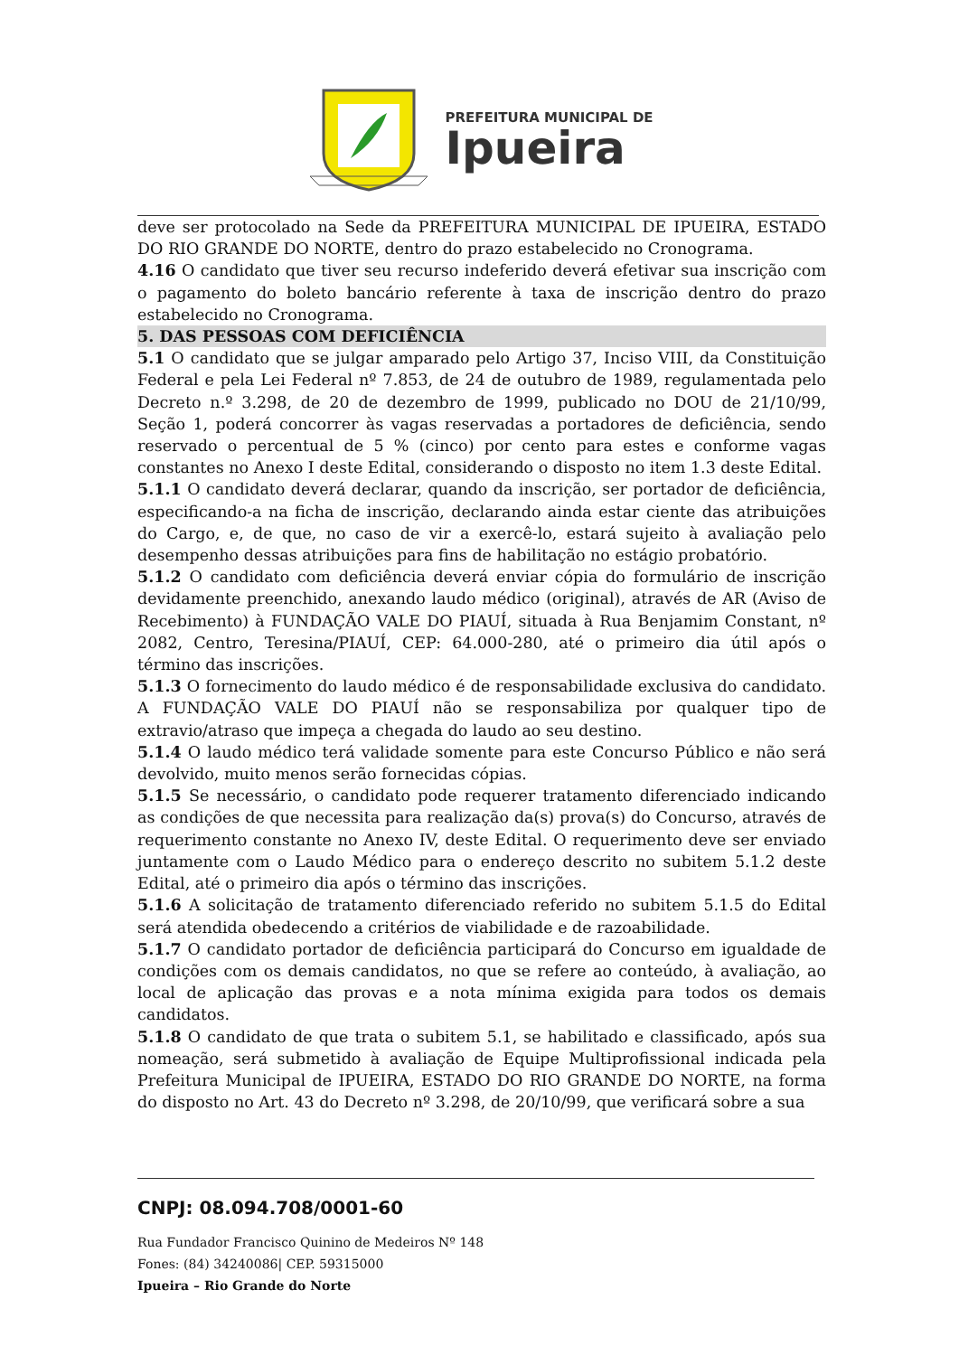PREFEITURA MUNICIPAL DE
Ipueira
deve ser protocolado na Sede da PREFEITURA MUNICIPAL DE IPUEIRA, ESTADO DO RIO GRANDE DO NORTE, dentro do prazo estabelecido no Cronograma.
4.16 O candidato que tiver seu recurso indeferido deverá efetivar sua inscrição com o pagamento do boleto bancário referente à taxa de inscrição dentro do prazo estabelecido no Cronograma.
5. DAS PESSOAS COM DEFICIÊNCIA
5.1 O candidato que se julgar amparado pelo Artigo 37, Inciso VIII, da Constituição Federal e pela Lei Federal nº 7.853, de 24 de outubro de 1989, regulamentada pelo Decreto n.º 3.298, de 20 de dezembro de 1999, publicado no DOU de 21/10/99, Seção 1, poderá concorrer às vagas reservadas a portadores de deficiência, sendo reservado o percentual de 5 % (cinco) por cento para estes e conforme vagas constantes no Anexo I deste Edital, considerando o disposto no item 1.3 deste Edital.
5.1.1 O candidato deverá declarar, quando da inscrição, ser portador de deficiência, especificando-a na ficha de inscrição, declarando ainda estar ciente das atribuições do Cargo, e, de que, no caso de vir a exercê-lo, estará sujeito à avaliação pelo desempenho dessas atribuições para fins de habilitação no estágio probatório.
5.1.2 O candidato com deficiência deverá enviar cópia do formulário de inscrição devidamente preenchido, anexando laudo médico (original), através de AR (Aviso de Recebimento) à FUNDAÇÃO VALE DO PIAUÍ, situada à Rua Benjamim Constant, nº 2082, Centro, Teresina/PIAUÍ, CEP: 64.000-280, até o primeiro dia útil após o término das inscrições.
5.1.3 O fornecimento do laudo médico é de responsabilidade exclusiva do candidato. A FUNDAÇÃO VALE DO PIAUÍ não se responsabiliza por qualquer tipo de extravio/atraso que impeça a chegada do laudo ao seu destino.
5.1.4 O laudo médico terá validade somente para este Concurso Público e não será devolvido, muito menos serão fornecidas cópias.
5.1.5 Se necessário, o candidato pode requerer tratamento diferenciado indicando as condições de que necessita para realização da(s) prova(s) do Concurso, através de requerimento constante no Anexo IV, deste Edital. O requerimento deve ser enviado juntamente com o Laudo Médico para o endereço descrito no subitem 5.1.2 deste Edital, até o primeiro dia após o término das inscrições.
5.1.6 A solicitação de tratamento diferenciado referido no subitem 5.1.5 do Edital será atendida obedecendo a critérios de viabilidade e de razoabilidade.
5.1.7 O candidato portador de deficiência participará do Concurso em igualdade de condições com os demais candidatos, no que se refere ao conteúdo, à avaliação, ao local de aplicação das provas e a nota mínima exigida para todos os demais candidatos.
5.1.8 O candidato de que trata o subitem 5.1, se habilitado e classificado, após sua nomeação, será submetido à avaliação de Equipe Multiprofissional indicada pela Prefeitura Municipal de IPUEIRA, ESTADO DO RIO GRANDE DO NORTE, na forma do disposto no Art. 43 do Decreto nº 3.298, de 20/10/99, que verificará sobre a sua
CNPJ: 08.094.708/0001-60
Rua Fundador Francisco Quinino de Medeiros Nº 148
Fones: (84) 34240086| CEP. 59315000
Ipueira – Rio Grande do Norte